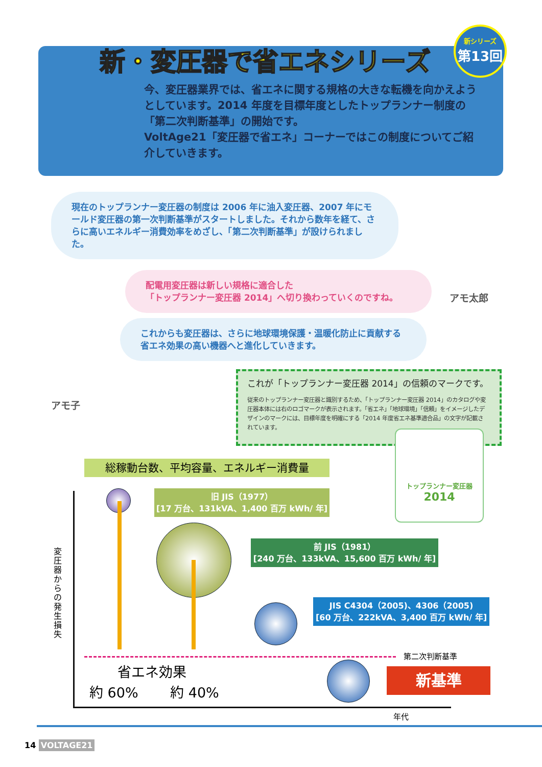新・変圧器で省エネシリーズ
新シリーズ
第13回
今、変圧器業界では、省エネに関する規格の大きな転機を向かえようとしています。2014 年度を目標年度としたトップランナー制度の「第二次判断基準」の開始です。
VoltAge21「変圧器で省エネ」コーナーではこの制度についてご紹介していきます。
現在のトップランナー変圧器の制度は 2006 年に油入変圧器、2007 年にモールド変圧器の第一次判断基準がスタートしました。それから数年を経て、さらに高いエネルギー消費効率をめざし、「第二次判断基準」が設けられました。
アモ太郎
配電用変圧器は新しい規格に適合した
「トップランナー変圧器 2014」へ切り換わっていくのですね。
これからも変圧器は、さらに地球環境保護・温暖化防止に貢献する
省エネ効果の高い機器へと進化していきます。
アモ子
これが「トップランナー変圧器 2014」の信頼のマークです。
従来のトップランナー変圧器と識別するため、「トップランナー変圧器 2014」のカタログや変圧器本体には右のロゴマークが表示されます。「省エネ」「地球環境」「信頼」をイメージしたデザインのマークには、目標年度を明確にする「2014 年度省エネ基準適合品」の文字が記載されています。
トップランナー変圧器
2014
総稼動台数、平均容量、エネルギー消費量
変圧器からの発生損失
年代
旧 JIS（1977）
[17 万台、131kVA、1,400 百万 kWh/ 年]
前 JIS（1981）
[240 万台、133kVA、15,600 百万 kWh/ 年]
JIS C4304（2005)、4306（2005)
[60 万台、222kVA、3,400 百万 kWh/ 年]
第二次判断基準
省エネ効果
約 60%　　 約 40%
新基準
14 VOLTAGE21